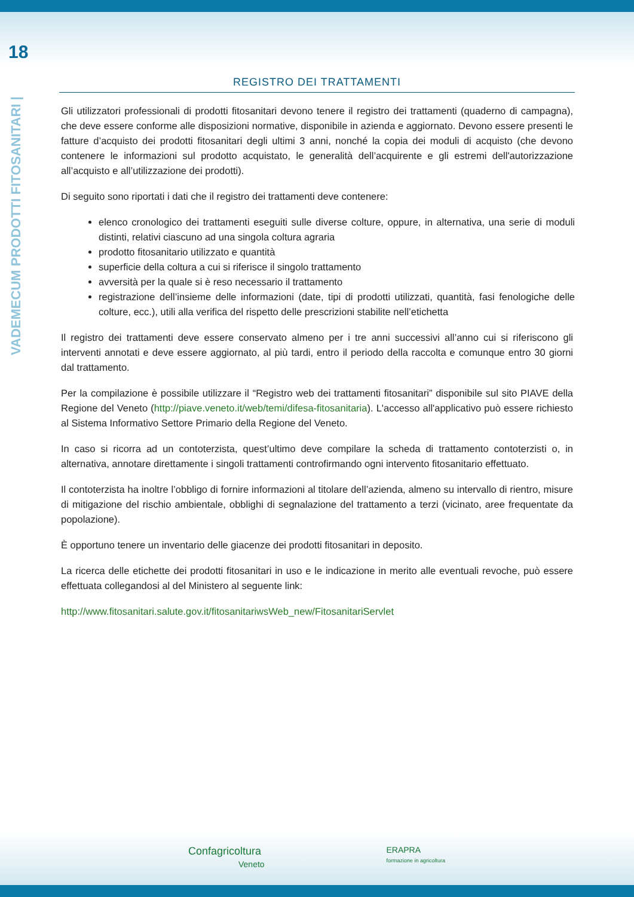18
VADEMECUM PRODOTTI FITOSANITARI |
REGISTRO DEI TRATTAMENTI
Gli utilizzatori professionali di prodotti fitosanitari devono tenere il registro dei trattamenti (quaderno di campagna), che deve essere conforme alle disposizioni normative, disponibile in azienda e aggiornato. Devono essere presenti le fatture d’acquisto dei prodotti fitosanitari degli ultimi 3 anni, nonché la copia dei moduli di acquisto (che devono contenere le informazioni sul prodotto acquistato, le generalità dell’acquirente e gli estremi dell'autorizzazione all’acquisto e all’utilizzazione dei prodotti).
Di seguito sono riportati i dati che il registro dei trattamenti deve contenere:
elenco cronologico dei trattamenti eseguiti sulle diverse colture, oppure, in alternativa, una serie di moduli distinti, relativi ciascuno ad una singola coltura agraria
prodotto fitosanitario utilizzato e quantità
superficie della coltura a cui si riferisce il singolo trattamento
avversità per la quale si è reso necessario il trattamento
registrazione dell’insieme delle informazioni (date, tipi di prodotti utilizzati, quantità, fasi fenologiche delle colture, ecc.), utili alla verifica del rispetto delle prescrizioni stabilite nell’etichetta
Il registro dei trattamenti deve essere conservato almeno per i tre anni successivi all’anno cui si riferiscono gli interventi annotati e deve essere aggiornato, al più tardi, entro il periodo della raccolta e comunque entro 30 giorni dal trattamento.
Per la compilazione è possibile utilizzare il “Registro web dei trattamenti fitosanitari” disponibile sul sito PIAVE della Regione del Veneto (http://piave.veneto.it/web/temi/difesa-fitosanitaria). L'accesso all'applicativo può essere richiesto al Sistema Informativo Settore Primario della Regione del Veneto.
In caso si ricorra ad un contoterzista, quest’ultimo deve compilare la scheda di trattamento contoterzisti o, in alternativa, annotare direttamente i singoli trattamenti controfirmando ogni intervento fitosanitario effettuato.
Il contoterzista ha inoltre l’obbligo di fornire informazioni al titolare dell’azienda, almeno su intervallo di rientro, misure di mitigazione del rischio ambientale, obblighi di segnalazione del trattamento a terzi (vicinato, aree frequentate da popolazione).
È opportuno tenere un inventario delle giacenze dei prodotti fitosanitari in deposito.
La ricerca delle etichette dei prodotti fitosanitari in uso e le indicazione in merito alle eventuali revoche, può essere effettuata collegandosi al del Ministero al seguente link:
http://www.fitosanitari.salute.gov.it/fitosanitariwsWeb_new/FitosanitariServlet
Confagricoltura
Veneto
ERAPRA
formazione in agricoltura